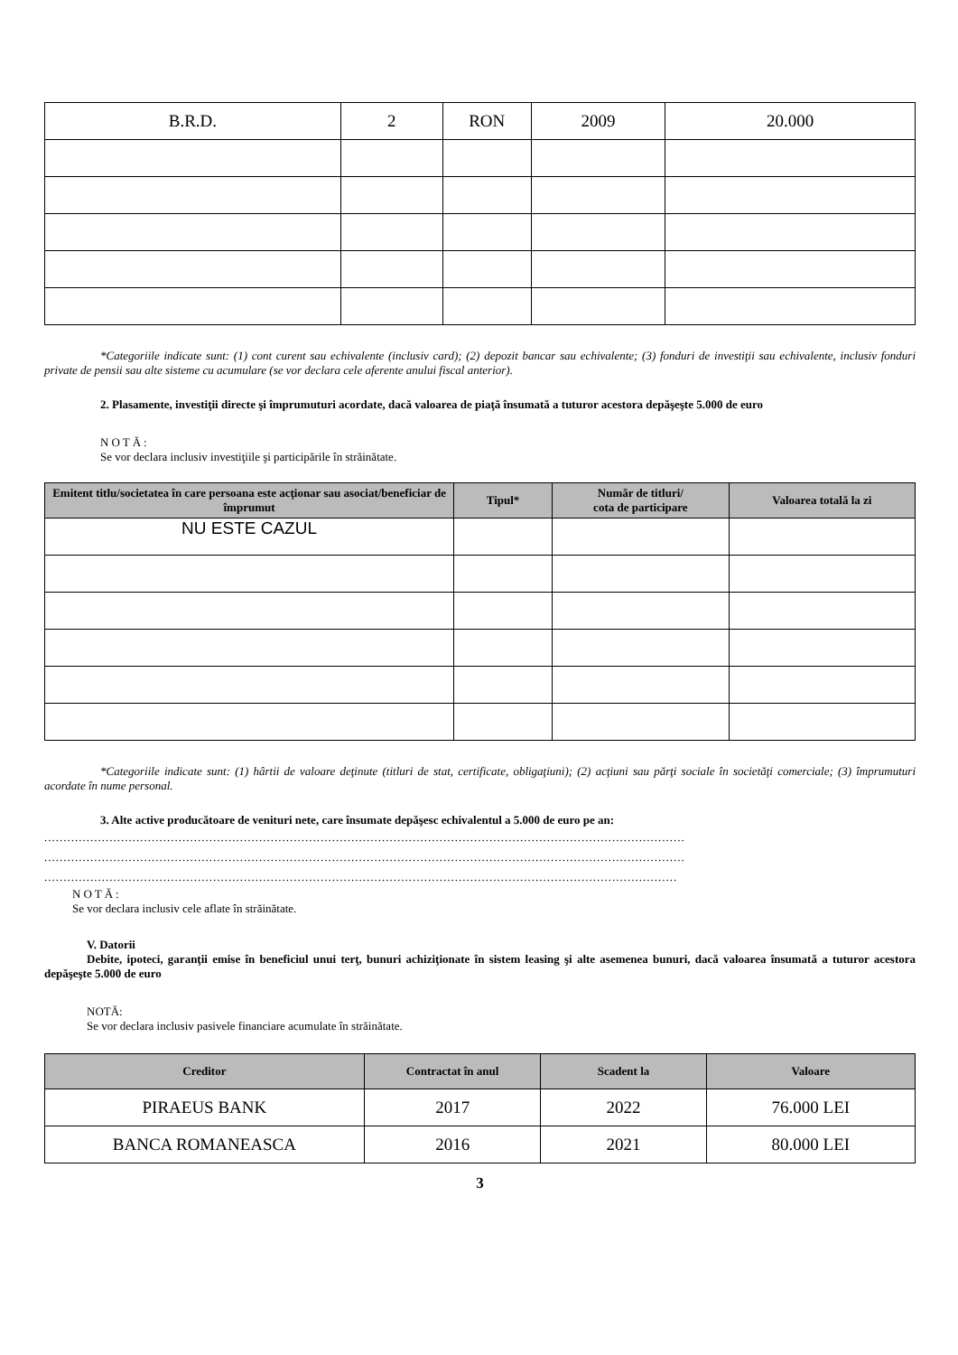| B.R.D. | 2 | RON | 2009 | 20.000 |
*Categoriile indicate sunt: (1) cont curent sau echivalente (inclusiv card); (2) depozit bancar sau echivalente; (3) fonduri de investiţii sau echivalente, inclusiv fonduri private de pensii sau alte sisteme cu acumulare (se vor declara cele aferente anului fiscal anterior).
2. Plasamente, investiţii directe şi împrumuturi acordate, dacă valoarea de piaţă însumată a tuturor acestora depăşeşte 5.000 de euro
NOTĂ:
Se vor declara inclusiv investiţiile şi participările în străinătate.
| Emitent titlu/societatea în care persoana este acţionar sau asociat/beneficiar de împrumut | Tipul* | Număr de titluri/ cota de participare | Valoarea totală la zi |
| --- | --- | --- | --- |
| NU ESTE CAZUL | | | |
*Categoriile indicate sunt: (1) hârtii de valoare deţinute (titluri de stat, certificate, obligaţiuni); (2) acţiuni sau părţi sociale în societăţi comerciale; (3) împrumuturi acordate în nume personal.
3. Alte active producătoare de venituri nete, care însumate depăşesc echivalentul a 5.000 de euro pe an:
.......................................................................................................................................................................
.......................................................................................................................................................................
.....................................................................................................................................................................
NOTĂ:
Se vor declara inclusiv cele aflate în străinătate.
V. Datorii
Debite, ipoteci, garanţii emise în beneficiul unui terţ, bunuri achiziţionate în sistem leasing şi alte asemenea bunuri, dacă valoarea însumată a tuturor acestora depăşeşte 5.000 de euro
NOTĂ:
Se vor declara inclusiv pasivele financiare acumulate în străinătate.
| Creditor | Contractat în anul | Scadent la | Valoare |
| --- | --- | --- | --- |
| PIRAEUS BANK | 2017 | 2022 | 76.000 LEI |
| BANCA ROMANEASCA | 2016 | 2021 | 80.000 LEI |
3